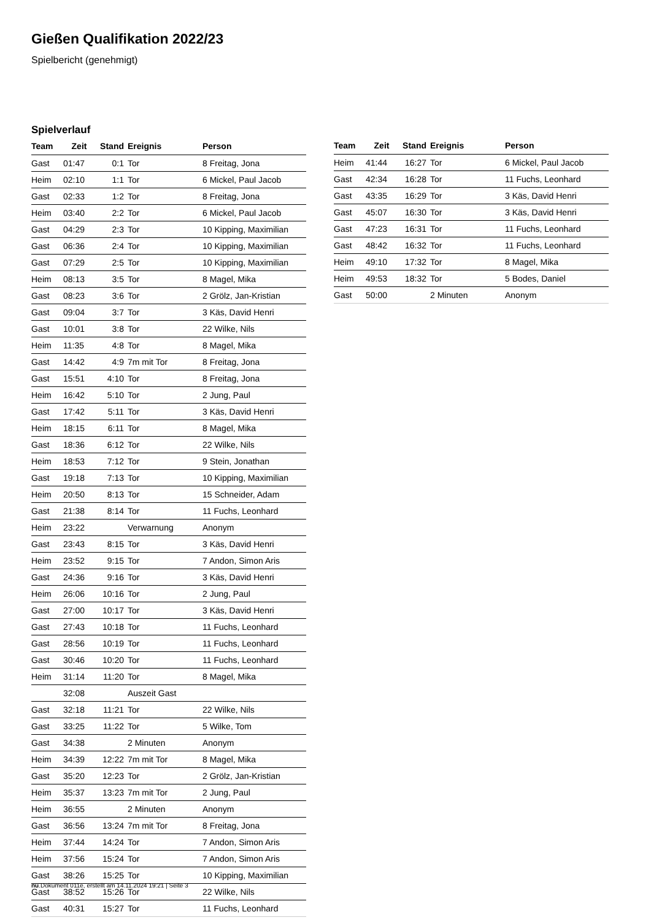Gießen Qualifikation 2022/23
Spielbericht (genehmigt)
Spielverlauf
| Team | Zeit | Stand | Ereignis | Person |
| --- | --- | --- | --- | --- |
| Gast | 01:47 | 0:1 | Tor | 8 Freitag, Jona |
| Heim | 02:10 | 1:1 | Tor | 6 Mickel, Paul Jacob |
| Gast | 02:33 | 1:2 | Tor | 8 Freitag, Jona |
| Heim | 03:40 | 2:2 | Tor | 6 Mickel, Paul Jacob |
| Gast | 04:29 | 2:3 | Tor | 10 Kipping, Maximilian |
| Gast | 06:36 | 2:4 | Tor | 10 Kipping, Maximilian |
| Gast | 07:29 | 2:5 | Tor | 10 Kipping, Maximilian |
| Heim | 08:13 | 3:5 | Tor | 8 Magel, Mika |
| Gast | 08:23 | 3:6 | Tor | 2 Grölz, Jan-Kristian |
| Gast | 09:04 | 3:7 | Tor | 3 Käs, David Henri |
| Gast | 10:01 | 3:8 | Tor | 22 Wilke, Nils |
| Heim | 11:35 | 4:8 | Tor | 8 Magel, Mika |
| Gast | 14:42 | 4:9 | 7m mit Tor | 8 Freitag, Jona |
| Gast | 15:51 | 4:10 | Tor | 8 Freitag, Jona |
| Heim | 16:42 | 5:10 | Tor | 2 Jung, Paul |
| Gast | 17:42 | 5:11 | Tor | 3 Käs, David Henri |
| Heim | 18:15 | 6:11 | Tor | 8 Magel, Mika |
| Gast | 18:36 | 6:12 | Tor | 22 Wilke, Nils |
| Heim | 18:53 | 7:12 | Tor | 9 Stein, Jonathan |
| Gast | 19:18 | 7:13 | Tor | 10 Kipping, Maximilian |
| Heim | 20:50 | 8:13 | Tor | 15 Schneider, Adam |
| Gast | 21:38 | 8:14 | Tor | 11 Fuchs, Leonhard |
| Heim | 23:22 | | Verwarnung | Anonym |
| Gast | 23:43 | 8:15 | Tor | 3 Käs, David Henri |
| Heim | 23:52 | 9:15 | Tor | 7 Andon, Simon Aris |
| Gast | 24:36 | 9:16 | Tor | 3 Käs, David Henri |
| Heim | 26:06 | 10:16 | Tor | 2 Jung, Paul |
| Gast | 27:00 | 10:17 | Tor | 3 Käs, David Henri |
| Gast | 27:43 | 10:18 | Tor | 11 Fuchs, Leonhard |
| Gast | 28:56 | 10:19 | Tor | 11 Fuchs, Leonhard |
| Gast | 30:46 | 10:20 | Tor | 11 Fuchs, Leonhard |
| Heim | 31:14 | 11:20 | Tor | 8 Magel, Mika |
| | 32:08 | | Auszeit Gast | |
| Gast | 32:18 | 11:21 | Tor | 22 Wilke, Nils |
| Gast | 33:25 | 11:22 | Tor | 5 Wilke, Tom |
| Gast | 34:38 | | 2 Minuten | Anonym |
| Heim | 34:39 | 12:22 | 7m mit Tor | 8 Magel, Mika |
| Gast | 35:20 | 12:23 | Tor | 2 Grölz, Jan-Kristian |
| Heim | 35:37 | 13:23 | 7m mit Tor | 2 Jung, Paul |
| Heim | 36:55 | | 2 Minuten | Anonym |
| Gast | 36:56 | 13:24 | 7m mit Tor | 8 Freitag, Jona |
| Heim | 37:44 | 14:24 | Tor | 7 Andon, Simon Aris |
| Heim | 37:56 | 15:24 | Tor | 7 Andon, Simon Aris |
| Gast | 38:26 | 15:25 | Tor | 10 Kipping, Maximilian |
| Gast | 38:52 | 15:26 | Tor | 22 Wilke, Nils |
| Gast | 40:31 | 15:27 | Tor | 11 Fuchs, Leonhard |
| Team | Zeit | Stand | Ereignis | Person |
| --- | --- | --- | --- | --- |
| Heim | 41:44 | 16:27 | Tor | 6 Mickel, Paul Jacob |
| Gast | 42:34 | 16:28 | Tor | 11 Fuchs, Leonhard |
| Gast | 43:35 | 16:29 | Tor | 3 Käs, David Henri |
| Gast | 45:07 | 16:30 | Tor | 3 Käs, David Henri |
| Gast | 47:23 | 16:31 | Tor | 11 Fuchs, Leonhard |
| Gast | 48:42 | 16:32 | Tor | 11 Fuchs, Leonhard |
| Heim | 49:10 | 17:32 | Tor | 8 Magel, Mika |
| Heim | 49:53 | 18:32 | Tor | 5 Bodes, Daniel |
| Gast | 50:00 | | 2 Minuten | Anonym |
nu.Dokument 011e, erstellt am 14.11.2024 19:21 | Seite 3